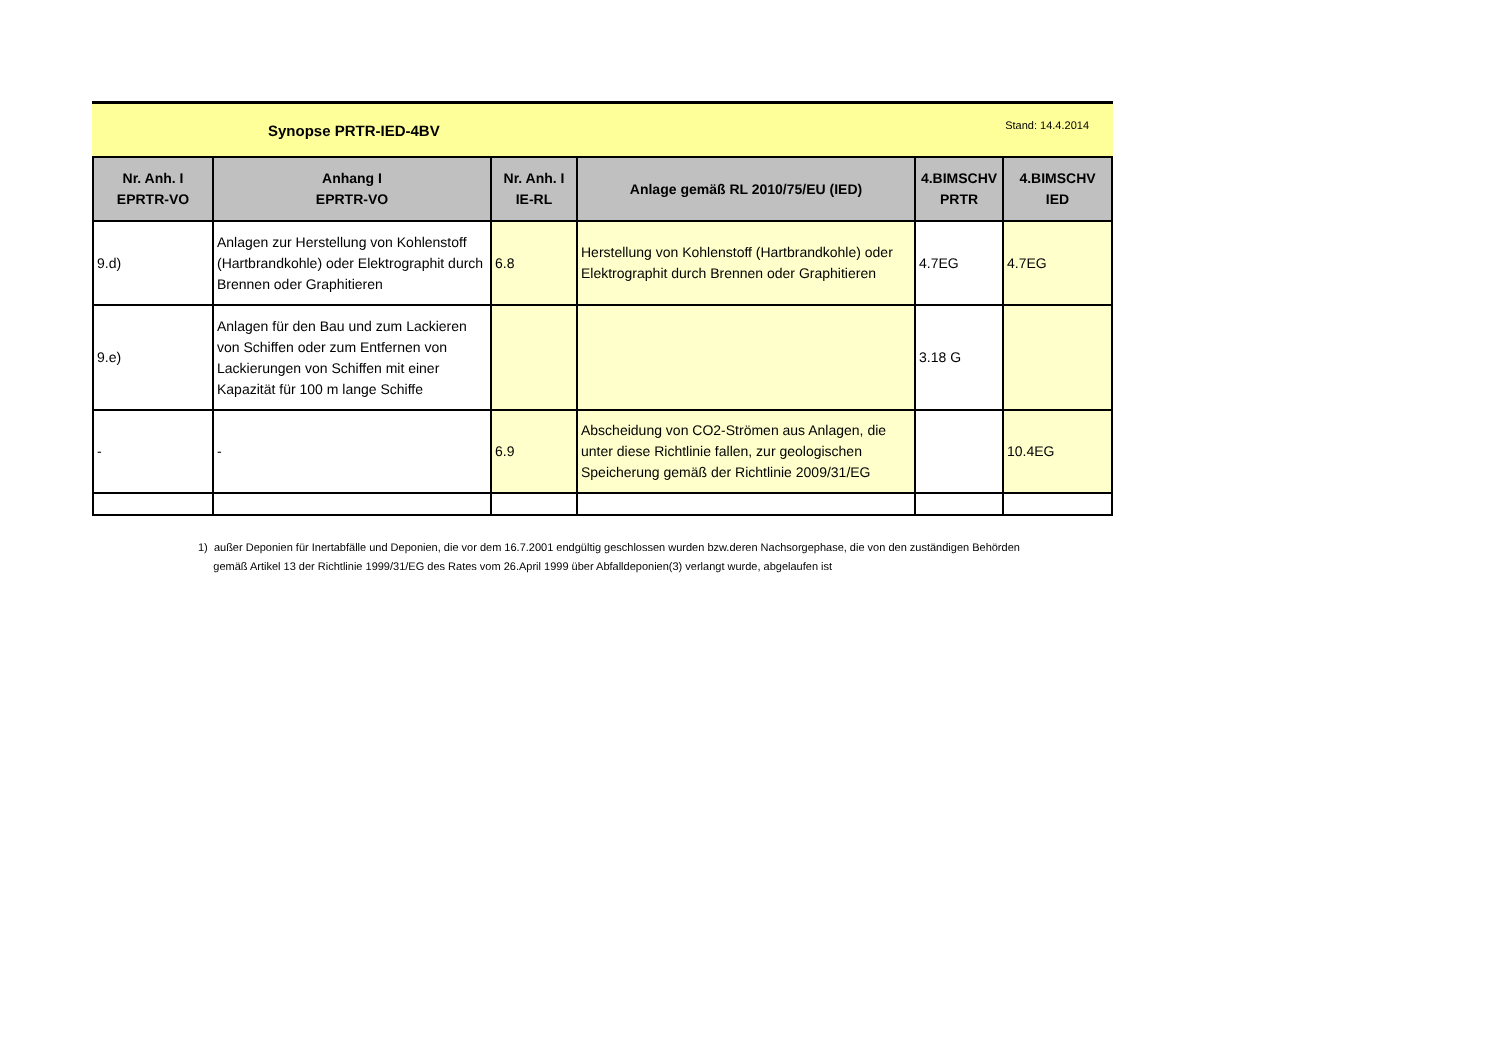Synopse PRTR-IED-4BV Stand: 14.4.2014
| Nr. Anh. I EPRTR-VO | Anhang I EPRTR-VO | Nr. Anh. I IE-RL | Anlage gemäß RL 2010/75/EU (IED) | 4.BIMSCHV PRTR | 4.BIMSCHV IED |
| --- | --- | --- | --- | --- | --- |
| 9.d) | Anlagen zur Herstellung von Kohlenstoff (Hartbrandkohle) oder Elektrographit durch Brennen oder Graphitieren | 6.8 | Herstellung von Kohlenstoff (Hartbrandkohle) oder Elektrographit durch Brennen oder Graphitieren | 4.7EG | 4.7EG |
| 9.e) | Anlagen für den Bau und zum Lackieren von Schiffen oder zum Entfernen von Lackierungen von Schiffen mit einer Kapazität für 100 m lange Schiffe | | | 3.18 G | |
| - | - | 6.9 | Abscheidung von CO2-Strömen aus Anlagen, die unter diese Richtlinie fallen, zur geologischen Speicherung gemäß der Richtlinie 2009/31/EG | | 10.4EG |
1) außer Deponien für Inertabfälle und Deponien, die vor dem 16.7.2001 endgültig geschlossen wurden bzw.deren Nachsorgephase, die von den zuständigen Behörden
gemäß Artikel 13 der Richtlinie 1999/31/EG des Rates vom 26.April 1999 über Abfalldeponien(3) verlangt wurde, abgelaufen ist